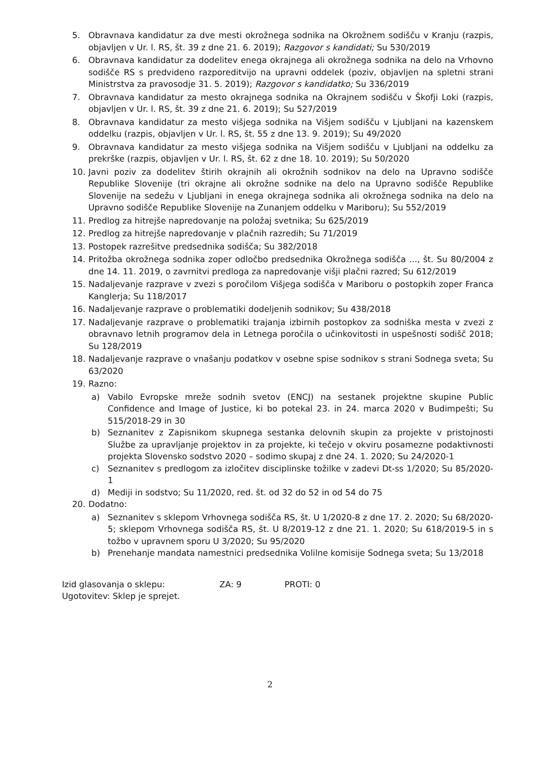5. Obravnava kandidatur za dve mesti okrožnega sodnika na Okrožnem sodišču v Kranju (razpis, objavljen v Ur. l. RS, št. 39 z dne 21. 6. 2019); Razgovor s kandidati; Su 530/2019
6. Obravnava kandidatur za dodelitev enega okrajnega ali okrožnega sodnika na delo na Vrhovno sodišče RS s predvideno razporeditvijo na upravni oddelek (poziv, objavljen na spletni strani Ministrstva za pravosodje 31. 5. 2019); Razgovor s kandidatko; Su 336/2019
7. Obravnava kandidatur za mesto okrajnega sodnika na Okrajnem sodišču v Škofji Loki (razpis, objavljen v Ur. l. RS, št. 39 z dne 21. 6. 2019); Su 527/2019
8. Obravnava kandidatur za mesto višjega sodnika na Višjem sodišču v Ljubljani na kazenskem oddelku (razpis, objavljen v Ur. l. RS, št. 55 z dne 13. 9. 2019); Su 49/2020
9. Obravnava kandidatur za mesto višjega sodnika na Višjem sodišču v Ljubljani na oddelku za prekrške (razpis, objavljen v Ur. l. RS, št. 62 z dne 18. 10. 2019); Su 50/2020
10. Javni poziv za dodelitev štirih okrajnih ali okrožnih sodnikov na delo na Upravno sodišče Republike Slovenije (tri okrajne ali okrožne sodnike na delo na Upravno sodišče Republike Slovenije na sedežu v Ljubljani in enega okrajnega sodnika ali okrožnega sodnika na delo na Upravno sodišče Republike Slovenije na Zunanjem oddelku v Mariboru); Su 552/2019
11. Predlog za hitrejše napredovanje na položaj svetnika; Su 625/2019
12. Predlog za hitrejše napredovanje v plačnih razredih; Su 71/2019
13. Postopek razrešitve predsednika sodišča; Su 382/2018
14. Pritožba okrožnega sodnika zoper odločbo predsednika Okrožnega sodišča ..., št. Su 80/2004 z dne 14. 11. 2019, o zavrnitvi predloga za napredovanje višji plačni razred; Su 612/2019
15. Nadaljevanje razprave v zvezi s poročilom Višjega sodišča v Mariboru o postopkih zoper Franca Kanglerja; Su 118/2017
16. Nadaljevanje razprave o problematiki dodeljenih sodnikov; Su 438/2018
17. Nadaljevanje razprave o problematiki trajanja izbirnih postopkov za sodniška mesta v zvezi z obravnavo letnih programov dela in Letnega poročila o učinkovitosti in uspešnosti sodišč 2018; Su 128/2019
18. Nadaljevanje razprave o vnašanju podatkov v osebne spise sodnikov s strani Sodnega sveta; Su 63/2020
19. Razno:
a) Vabilo Evropske mreže sodnih svetov (ENCJ) na sestanek projektne skupine Public Confidence and Image of Justice, ki bo potekal 23. in 24. marca 2020 v Budimpešti; Su 515/2018-29 in 30
b) Seznanitev z Zapisnikom skupnega sestanka delovnih skupin za projekte v pristojnosti Službe za upravljanje projektov in za projekte, ki tečejo v okviru posamezne podaktivnosti projekta Slovensko sodstvo 2020 – sodimo skupaj z dne 24. 1. 2020; Su 24/2020-1
c) Seznanitev s predlogom za izločitev disciplinske tožilke v zadevi Dt-ss 1/2020; Su 85/2020-1
d) Mediji in sodstvo; Su 11/2020, red. št. od 32 do 52 in od 54 do 75
20. Dodatno:
a) Seznanitev s sklepom Vrhovnega sodišča RS, št. U 1/2020-8 z dne 17. 2. 2020; Su 68/2020-5; sklepom Vrhovnega sodišča RS, št. U 8/2019-12 z dne 21. 1. 2020; Su 618/2019-5 in s tožbo v upravnem sporu U 3/2020; Su 95/2020
b) Prenehanje mandata namestnici predsednika Volilne komisije Sodnega sveta; Su 13/2018
Izid glasovanja o sklepu: ZA: 9 PROTI: 0
Ugotovitev: Sklep je sprejet.
2